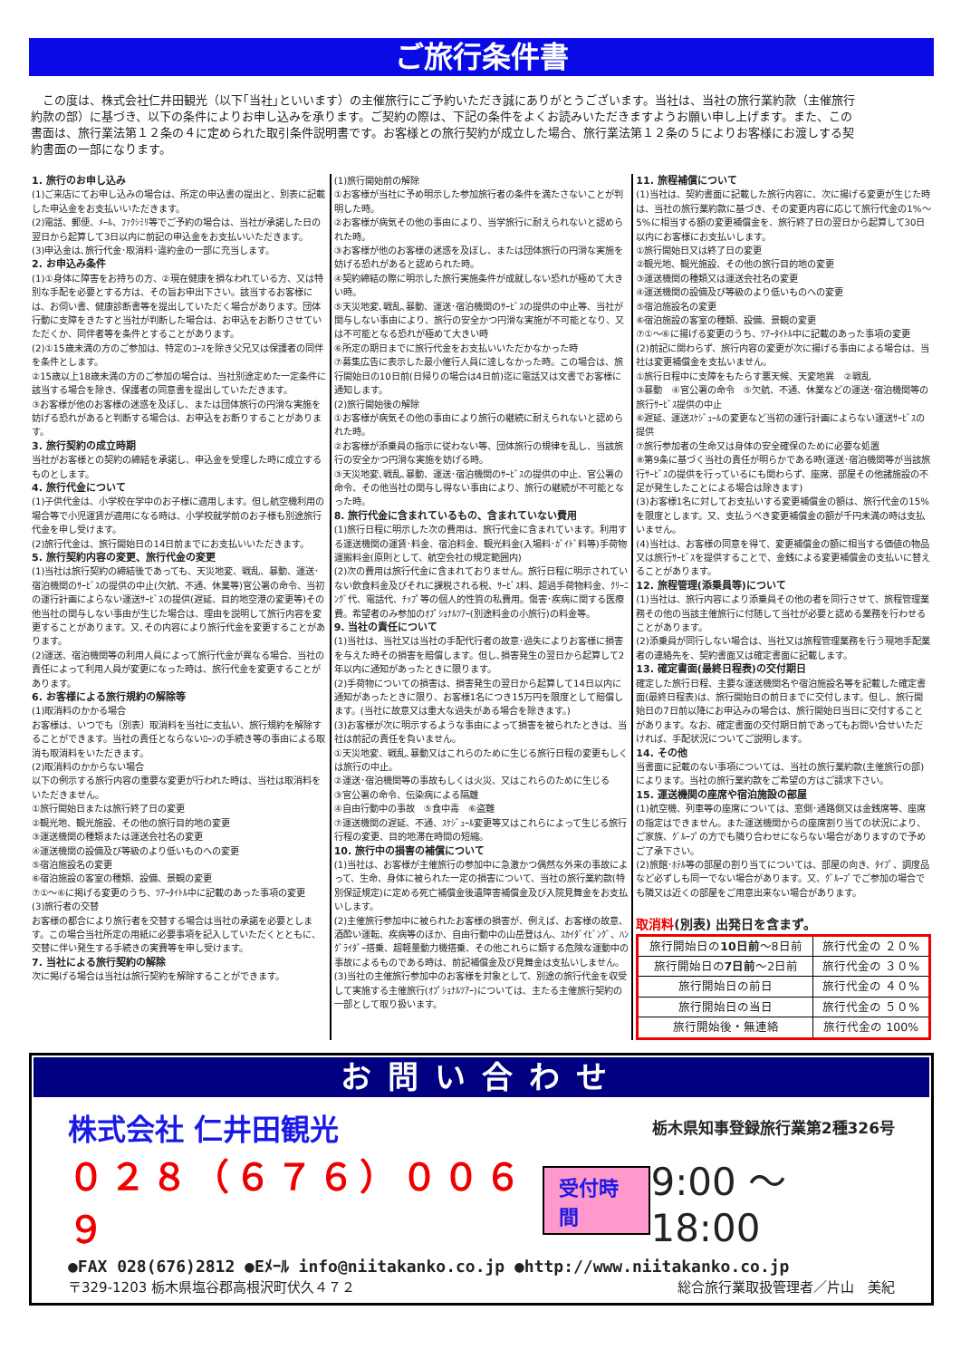ご旅行条件書
この度は、株式会社仁井田観光（以下｢当社｣といいます）の主催旅行にご予約いただき誠にありがとうございます。当社は、当社の旅行業約款（主催旅行約款の部）に基づき、以下の条件によりお申し込みを承ります。ご契約の際は、下記の条件をよくお読みいただきますようお願い申し上げます。また、この書面は、旅行業法第１２条の４に定められた取引条件説明書です。お客様との旅行契約が成立した場合、旅行業法第１２条の５によりお客様にお渡しする契約書面の一部になります。
1. 旅行のお申し込み
(1)ご来店にてお申し込みの場合は、所定の申込書の提出と、別表に記載した申込金をお支払いいただきます。
(2)電話、郵便、ﾒｰﾙ、ﾌｧｸｼﾐﾘ等でご予約の場合は、当社が承諾した日の翌日から起算して3日以内に前記の申込金をお支払いいただきます。
(3)申込金は､旅行代金･取消料･違約金の一部に充当します。
2. お申込み条件
(1)①身体に障害をお持ちの方、②現在健康を損なわれている方、又は特別な手配を必要とする方は、その旨お申出下さい。該当するお客様には、お伺い書、健康診断書等を提出していただく場合があります。団体行動に支障をきたすと当社が判断した場合は、お申込をお断りさせていただくか、同伴者等を条件とすることがあります。
(2)①15歳未満の方のご参加は、特定のｺｰｽを除き父兄又は保護者の同伴を条件とします。
②15歳以上18歳未満の方のご参加の場合は、当社別途定めた一定条件に該当する場合を除き、保護者の同意書を提出していただきます。
③お客様が他のお客様の迷惑を及ぼし、または団体旅行の円滑な実施を妨げる恐れがあると判断する場合は、お申込をお断りすることがあります。
3. 旅行契約の成立時期
当社がお客様との契約の締結を承諾し、申込金を受理した時に成立するものとします。
4. 旅行代金について
(1)子供代金は、小学校在学中のお子様に適用します。但し航空機利用の場合等で小児運賃が適用になる時は、小学校就学前のお子様も別途旅行代金を申し受けます。
(2)旅行代金は、旅行開始日の14日前までにお支払いいただきます。
5. 旅行契約内容の変更、旅行代金の変更
(1)当社は旅行契約の締結後であっても、天災地変、戦乱、暴動、運送･宿泊機関のｻｰﾋﾞｽの提供の中止(欠航、不通、休業等)官公署の命令、当初の運行計画によらない運送ｻｰﾋﾞｽの提供(遅延、目的地空港の変更等)その他当社の関与しない事由が生じた場合は、理由を説明して旅行内容を変更することがあります。又､その内容により旅行代金を変更することがあります。
(2)運送、宿泊機関等の利用人員によって旅行代金が異なる場合、当社の責任によって利用人員が変更になった時は、旅行代金を変更することがあります。
6. お客様による旅行規約の解除等
(1)取消料のかかる場合
お客様は、いつでも〔別表〕取消料を当社に支払い、旅行規約を解除することができます。当社の責任とならないﾛｰﾝの手続き等の事由による取消も取消料をいただきます。
(2)取消料のかからない場合
以下の例示する旅行内容の重要な変更が行われた時は、当社は取消料をいただきません。
①旅行開始日または旅行終了日の変更
②観光地、観光施設、その他の旅行目的地の変更
③運送機関の種類または運送会社名の変更
④運送機関の設備及び等級のより低いものへの変更
⑤宿泊施設名の変更
⑥宿泊施設の客室の種類、設備、景観の変更
⑦①～⑥に掲げる変更のうち、ﾂｱｰﾀｲﾄﾙ中に記載のあった事項の変更
(3)旅行者の交替
お客様の都合により旅行者を交替する場合は当社の承諾を必要とします。この場合当社所定の用紙に必要事項を記入していただくとともに、交替に伴い発生する手続きの実費等を申し受けます。
7. 当社による旅行契約の解除
次に掲げる場合は当社は旅行契約を解除することができます。
(1)旅行開始前の解除
①お客様が当社に予め明示した参加旅行者の条件を満たさないことが判明した時。
②お客様が病気その他の事由により、当学旅行に耐えられないと認められた時。
③お客様が他のお客様の迷惑を及ぼし、または団体旅行の円滑な実施を妨げる恐れがあると認められた時。
④契約締結の際に明示した旅行実施条件が成就しない恐れが極めて大きい時。
⑤天災地変､戦乱､暴動、運送･宿泊機関のｻｰﾋﾞｽの提供の中止等、当社が関与しない事由により、旅行の安全かつ円滑な実施が不可能となり、又は不可能となる恐れが極めて大きい時
⑥所定の期日までに旅行代金をお支払いいただかなかった時
⑦募集広告に表示した最小催行人員に達しなかった時。この場合は、旅行開始日の10日前(日帰りの場合は4日前)迄に電話又は文書でお客様に通知します。
(2)旅行開始後の解除
①お客様が病気その他の事由により旅行の継続に耐えられないと認められた時。
②お客様が添乗員の指示に従わない等、団体旅行の規律を乱し、当該旅行の安全かつ円滑な実施を妨げる時。
③天災地変､戦乱､暴動、運送･宿泊機関のｻｰﾋﾞｽの提供の中止、官公署の命令、その他当社の関与し得ない事由により、旅行の継続が不可能となった時。
8. 旅行代金に含まれているもの、含まれていない費用
(1)旅行日程に明示した次の費用は、旅行代金に含まれています。利用する運送機関の運賃･料金、宿泊料金、観光料金(入場料･ｶﾞｲﾄﾞ料等)手荷物運搬料金(原則として、航空会社の規定範囲内)
(2)次の費用は旅行代金に含まれておりません。旅行日程に明示されていない飲食料金及びそれに課税される税、ｻｰﾋﾞｽ料、超過手荷物料金、ｸﾘｰﾆﾝｸﾞ代、電話代、ﾁｯﾌﾟ等の個人的性質の私費用。傷害･疾病に関する医療費。希望者のみ参加のｵﾌﾟｼｮﾅﾙﾂｱｰ(別途料金の小旅行)の料金等。
9. 当社の責任について
(1)当社は、当社又は当社の手配代行者の故意･過失によりお客様に損害を与えた時その損害を賠償します。但し､損害発生の翌日から起算して2年以内に通知があったときに限ります。
(2)手荷物についての損害は、損害発生の翌日から起算して14日以内に通知があったときに限り、お客様1名につき15万円を限度として賠償します。(当社に故意又は重大な過失がある場合を除きます。)
(3)お客様が次に明示するような事由によって損害を被られたときは、当社は前記の責任を負いません。
①天災地変、戦乱､暴動又はこれらのために生じる旅行日程の変更もしくは旅行の中止。
②運送･宿泊機関等の事故もしくは火災、又はこれらのために生じる
③官公署の命令、伝染病による隔離
④自由行動中の事故　⑤食中毒　⑥盗難
⑦運送機関の遅延、不通、ｽｹｼﾞｭｰﾙ変更等又はこれらによって生じる旅行行程の変更、目的地滞在時間の短縮。
10. 旅行中の損害の補償について
(1)当社は、お客様が主催旅行の参加中に急激かつ偶然な外来の事故によって、生命、身体に被られた一定の損害について、当社の旅行業約款(特別保証規定)に定める死亡補償金後遺障害補償金及び入院見舞金をお支払いします。
(2)主催旅行参加中に被られたお客様の損害が、例えば、お客様の故意、酒酔い運転、疾病等のほか、自由行動中の山岳登はん、ｽｶｲﾀﾞｲﾋﾞﾝｸﾞ、ﾊﾝｸﾞﾗｲﾀﾞｰ搭乗、超軽量動力機搭乗、その他これらに類する危険な運動中の事故によるものである時は、前記補償金及び見舞金は支払いしません。
(3)当社の主催旅行参加中のお客様を対象として、別途の旅行代金を収受して実施する主催旅行(ｵﾌﾟｼｮﾅﾙﾂｱｰ)については、主たる主催旅行契約の一部として取り扱います。
11. 旅程補償について
(1)当社は、契約書面に記載した旅行内容に、次に揚げる変更が生じた時は、当社の旅行業約款に基づき、その変更内容に応じて旅行代金の1%～5%に相当する額の変更補償金を、旅行終了日の翌日から起算して30日以内にお客様にお支払いします。
①旅行開始日又は終了日の変更
②観光地、観光施設、その他の旅行目的地の変更
③運送機関の種類又は運送会社名の変更
④運送機関の設備及び等級のより低いものへの変更
⑤宿泊施設名の変更
⑥宿泊施設の客室の種類、設備、景観の変更
⑦①～⑥に揚げる変更のうち、ﾂｱｰﾀｲﾄﾙ中に記載のあった事項の変更
(2)前記に関わらず、旅行内容の変更が次に揚げる事由による場合は、当社は変更補償金を支払いません。
①旅行日程中に支障をもたらす悪天候、天変地異　②戦乱
③暴動　④官公署の命令　⑤欠航、不通、休業などの運送･宿泊機関等の旅行ｻｰﾋﾞｽ提供の中止
⑥遅延、運送ｽｹｼﾞｭｰﾙの変更など当初の運行計画によらない運送ｻｰﾋﾞｽの提供
⑦旅行参加者の生命又は身体の安全確保のために必要な処置
⑧第9条に基づく当社の責任が明らかである時(運送･宿泊機関等が当該旅行ｻｰﾋﾞｽの提供を行っているにも関わらず、座席、部屋その他諸施設の不足が発生したことによる場合は除きます)
(3)お客様1名に対してお支払いする変更補償金の額は、旅行代金の15%を限度とします。又、支払うべき変更補償金の額が千円未満の時は支払いません。
(4)当社は、お客様の同意を得て、変更補償金の額に相当する価値の物品又は旅行ｻｰﾋﾞｽを提供することで、金銭による変更補償金の支払いに替えることがあります。
12. 旅程管理(添乗員等)について
(1)当社は、旅行内容により添乗員その他の者を同行させて、旅程管理業務その他の当該主催旅行に付随して当社が必要と認める業務を行わせることがあります。
(2)添乗員が同行しない場合は、当社又は旅程管理業務を行う現地手配業者の連絡先を、契約書面又は確定書面に記載します。
13. 確定書面(最終日程表)の交付期日
確定した旅行日程、主要な運送機関名や宿泊施設名等を記載した確定書面(最終日程表)は、旅行開始日の前日までに交付します。但し、旅行開始日の7日前以降にお申込みの場合は、旅行開始日当日に交付することがあります。なお、確定書面の交付期日前であってもお問い合せいただければ、手配状況についてご説明します。
14. その他
当書面に記載のない事項については、当社の旅行業約款(主催旅行の部)によります。当社の旅行業約款をご希望の方はご請求下さい。
15. 運送機関の座席や宿泊施設の部屋
(1)航空機、列車等の座席については、窓側･通路側又は金銭席等、座席の指定はできません。また運送機関からの座席割り当ての状況により、ご家族、ｸﾞﾙｰﾌﾟの方でも隣り合わせにならない場合がありますので予めご了承下さい。
(2)旅館･ﾎﾃﾙ等の部屋の割り当てについては、部屋の向き、ﾀｲﾌﾟ、調度品など必ずしも同一でない場合があります。又、ｸﾞﾙｰﾌﾟでご参加の場合でも隣又は近くの部屋をご用意出来ない場合があります。
取消料(別表) 出発日を含まず。
| 旅行開始日の 10日前 ～8日前 | 旅行代金の ２０% |
| 旅行開始日の 7日前 ～2日前 | 旅行代金の ３０% |
| 旅行開始日の前日 | 旅行代金の ４０% |
| 旅行開始日の当日 | 旅行代金の ５０% |
| 旅行開始後・無連絡 | 旅行代金の 100% |
お問い合わせ
株式会社 仁井田観光 栃木県知事登録旅行業第2種326号
０２８（６７６）００６９ 受付時間 9:00 ～ 18:00
●FAX 028(676)2812 ●Eﾒｰﾙ info@niitakanko.co.jp ●http://www.niitakanko.co.jp
〒329-1203 栃木県塩谷郡高根沢町伏久４７２ 総合旅行業取扱管理者／片山　美紀